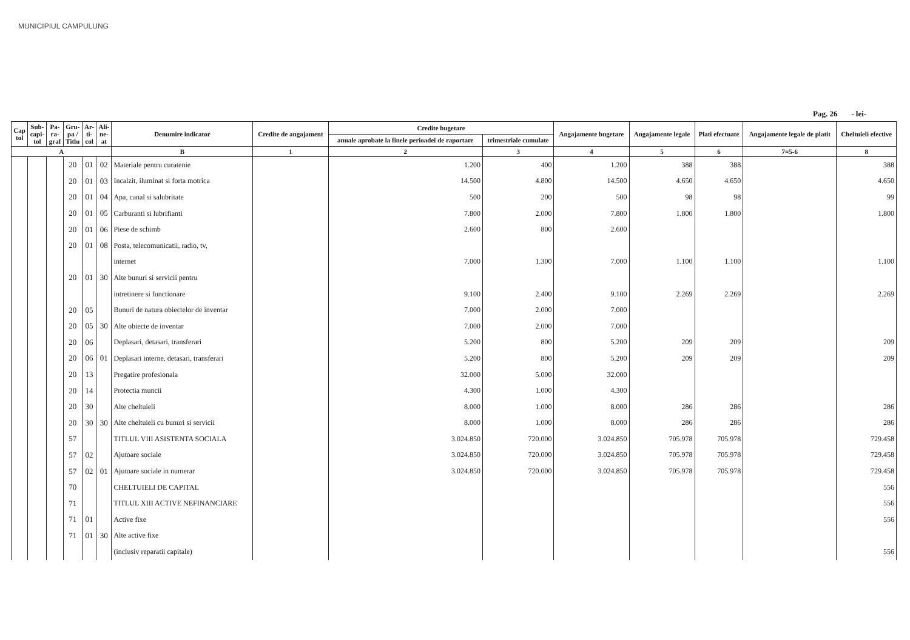MUNICIPIUL CAMPULUNG
Pag. 26 - lei-
| Cap tol | Sub- capi- tol | Pa- ra- graf | Gru- pa / Titlu | Ar- ti- col | Ali- ne- at | Denumire indicator | Credite de angajament | Credite bugetare | | Angajamente bugetare | Angajamente legale | Plati efectuate | Angajamente legale de platit | Cheltuieli efective |
| --- | --- | --- | --- | --- | --- | --- | --- | --- | --- | --- | --- | --- | --- | --- |
| | | | | | | | | anuale aprobate la finele perioadei de raportare | trimestriale cumulate | | | | | |
| A | | | | | | B | 1 | 2 | 3 | 4 | 5 | 6 | 7=5-6 | 8 |
| | | | 20 | 01 | 02 | Materiale pentru curatenie | | 1.200 | 400 | 1.200 | 388 | 388 | | 388 |
| | | | 20 | 01 | 03 | Incalzit, iluminat si forta motrica | | 14.500 | 4.800 | 14.500 | 4.650 | 4.650 | | 4.650 |
| | | | 20 | 01 | 04 | Apa, canal si salubritate | | 500 | 200 | 500 | 98 | 98 | | 99 |
| | | | 20 | 01 | 05 | Carburanti si lubrifianti | | 7.800 | 2.000 | 7.800 | 1.800 | 1.800 | | 1.800 |
| | | | 20 | 01 | 06 | Piese de schimb | | 2.600 | 800 | 2.600 | | | | |
| | | | 20 | 01 | 08 | Posta, telecomunicatii, radio, tv, | | | | | | | | |
| | | | | | | internet | | 7.000 | 1.300 | 7.000 | 1.100 | 1.100 | | 1.100 |
| | | | 20 | 01 | 30 | Alte bunuri si servicii pentru | | | | | | | | |
| | | | | | | intretinere si functionare | | 9.100 | 2.400 | 9.100 | 2.269 | 2.269 | | 2.269 |
| | | | 20 | 05 | | Bunuri de natura obiectelor de inventar | | 7.000 | 2.000 | 7.000 | | | | |
| | | | 20 | 05 | 30 | Alte obiecte de inventar | | 7.000 | 2.000 | 7.000 | | | | |
| | | | 20 | 06 | | Deplasari, detasari, transferari | | 5.200 | 800 | 5.200 | 209 | 209 | | 209 |
| | | | 20 | 06 | 01 | Deplasari interne, detasari, transferari | | 5.200 | 800 | 5.200 | 209 | 209 | | 209 |
| | | | 20 | 13 | | Pregatire profesionala | | 32.000 | 5.000 | 32.000 | | | | |
| | | | 20 | 14 | | Protectia muncii | | 4.300 | 1.000 | 4.300 | | | | |
| | | | 20 | 30 | | Alte cheltuieli | | 8.000 | 1.000 | 8.000 | 286 | 286 | | 286 |
| | | | 20 | 30 | 30 | Alte cheltuieli cu bunuri si servicii | | 8.000 | 1.000 | 8.000 | 286 | 286 | | 286 |
| | | | 57 | | | TITLUL VIII ASISTENTA SOCIALA | | 3.024.850 | 720.000 | 3.024.850 | 705.978 | 705.978 | | 729.458 |
| | | | 57 | 02 | | Ajutoare sociale | | 3.024.850 | 720.000 | 3.024.850 | 705.978 | 705.978 | | 729.458 |
| | | | 57 | 02 | 01 | Ajutoare sociale in numerar | | 3.024.850 | 720.000 | 3.024.850 | 705.978 | 705.978 | | 729.458 |
| | | | 70 | | | CHELTUIELI DE CAPITAL | | | | | | | | 556 |
| | | | 71 | | | TITLUL XIII ACTIVE NEFINANCIARE | | | | | | | | 556 |
| | | | 71 | 01 | | Active fixe | | | | | | | | 556 |
| | | | 71 | 01 | 30 | Alte active fixe | | | | | | | | |
| | | | | | | (inclusiv reparatii capitale) | | | | | | | | 556 |